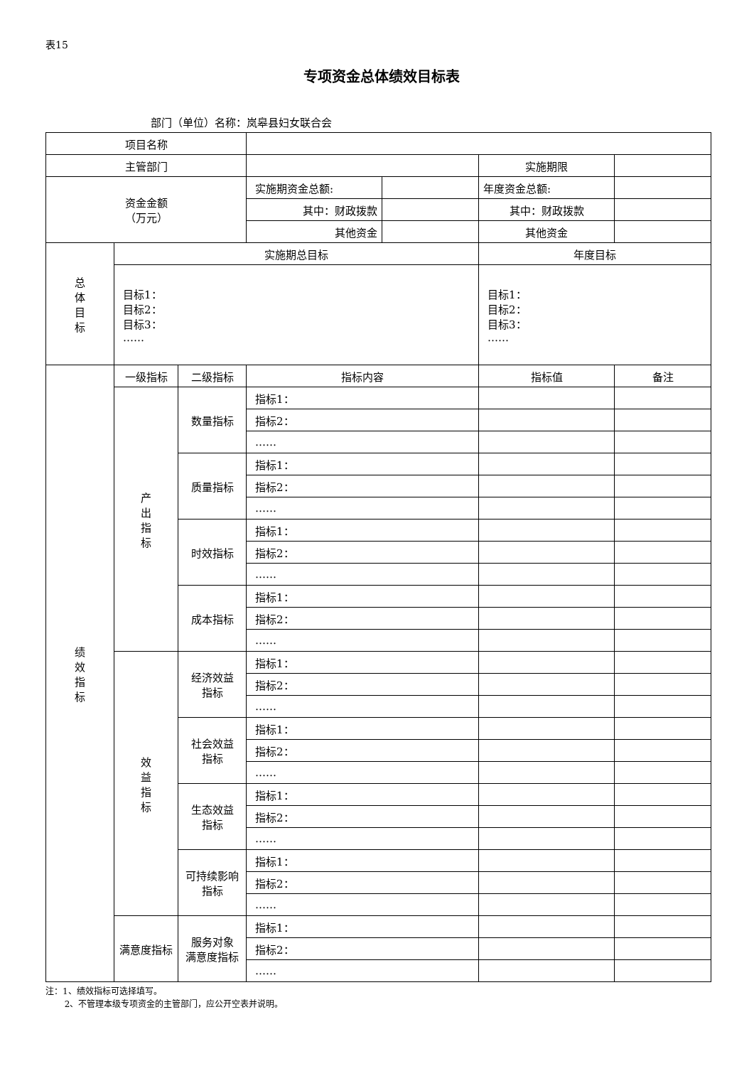表15
专项资金总体绩效目标表
部门（单位）名称：岚皋县妇女联合会
| 项目名称 | | | | | | |
| 主管部门 | | | | | 实施期限 | |
| 资金金额 （万元） | | | 实施期资金总额: | | 年度资金总额: | |
| | | | 其中：财政拨款 | | 其中：财政拨款 | |
| | | | 其他资金 | | 其他资金 | |
| 总 体 目 标 | 实施期总目标 | | | | 年度目标 | |
| | 目标1： 目标2： 目标3： …… | | | | 目标1： 目标2： 目标3： …… | |
| 绩 效 指 标 | 一级指标 | 二级指标 | 指标内容 | | 指标值 | 备注 |
| | 产 出 指 标 | 数量指标 | 指标1： | | | |
| | | | 指标2： | | | |
| | | | …… | | | |
| | | 质量指标 | 指标1： | | | |
| | | | 指标2： | | | |
| | | | …… | | | |
| | | 时效指标 | 指标1： | | | |
| | | | 指标2： | | | |
| | | | …… | | | |
| | | 成本指标 | 指标1： | | | |
| | | | 指标2： | | | |
| | | | …… | | | |
| | 效 益 指 标 | 经济效益 指标 | 指标1： | | | |
| | | | 指标2： | | | |
| | | | …… | | | |
| | | 社会效益 指标 | 指标1： | | | |
| | | | 指标2： | | | |
| | | | …… | | | |
| | | 生态效益 指标 | 指标1： | | | |
| | | | 指标2： | | | |
| | | | …… | | | |
| | | 可持续影响 指标 | 指标1： | | | |
| | | | 指标2： | | | |
| | | | …… | | | |
| | 满意度指标 | 服务对象 满意度指标 | 指标1： | | | |
| | | | 指标2： | | | |
| | | | …… | | | |
注：1、绩效指标可选择填写。
2、不管理本级专项资金的主管部门，应公开空表并说明。